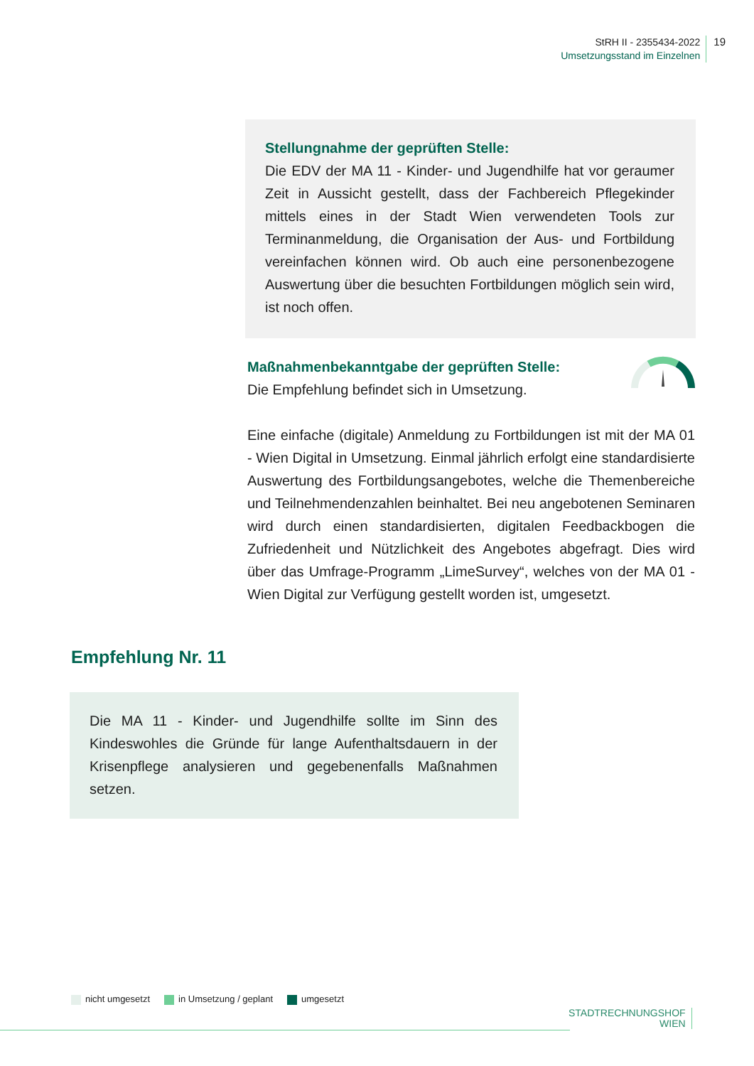StRH II - 2355434-2022
Umsetzungsstand im Einzelnen
19
Stellungnahme der geprüften Stelle:
Die EDV der MA 11 - Kinder- und Jugendhilfe hat vor geraumer Zeit in Aussicht gestellt, dass der Fachbereich Pflegekinder mittels eines in der Stadt Wien verwendeten Tools zur Terminanmeldung, die Organisation der Aus- und Fortbildung vereinfachen können wird. Ob auch eine personenbezogene Auswertung über die besuchten Fortbildungen möglich sein wird, ist noch offen.
Maßnahmenbekanntgabe der geprüften Stelle:
Die Empfehlung befindet sich in Umsetzung.
Eine einfache (digitale) Anmeldung zu Fortbildungen ist mit der MA 01 - Wien Digital in Umsetzung. Einmal jährlich erfolgt eine standardisierte Auswertung des Fortbildungsangebotes, welche die Themenbereiche und Teilnehmendenzahlen beinhaltet. Bei neu angebotenen Seminaren wird durch einen standardisierten, digitalen Feedbackbogen die Zufriedenheit und Nützlichkeit des Angebotes abgefragt. Dies wird über das Umfrage-Programm „LimeSurvey“, welches von der MA 01 - Wien Digital zur Verfügung gestellt worden ist, umgesetzt.
Empfehlung Nr. 11
Die MA 11 - Kinder- und Jugendhilfe sollte im Sinn des Kindeswohles die Gründe für lange Aufenthaltsdauern in der Krisenpflege analysieren und gegebenenfalls Maßnahmen setzen.
nicht umgesetzt in Umsetzung / geplant umgesetzt
STADTRECHNUNGSHOF
WIEN